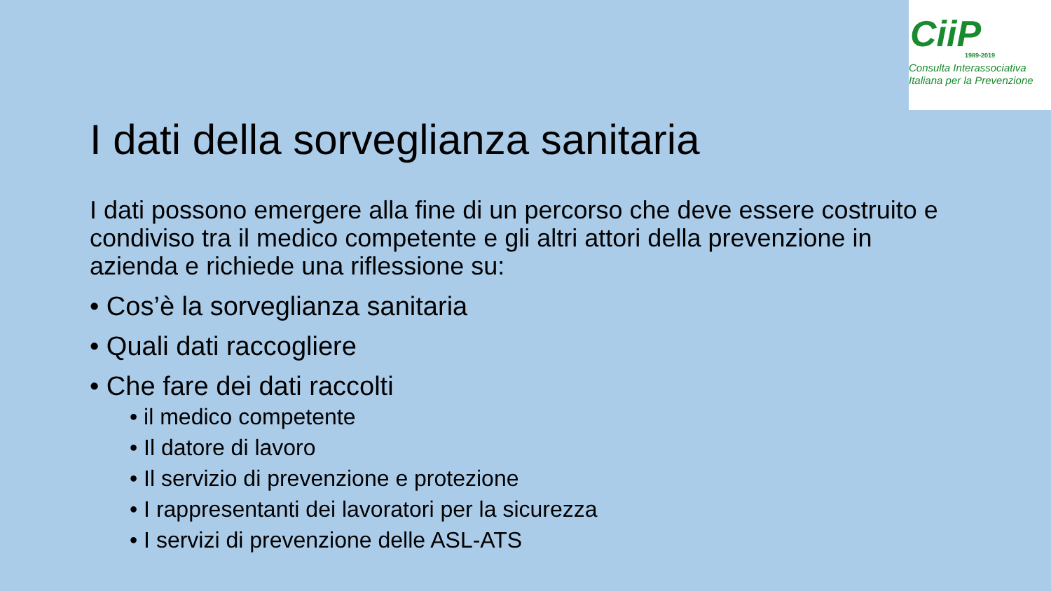CiiP
1989-2019
Consulta Interassociativa
Italiana per la Prevenzione
I dati della sorveglianza sanitaria
I dati possono emergere alla fine di un percorso che deve essere costruito e condiviso tra il medico competente e gli altri attori della prevenzione in azienda e richiede una riflessione su:
• Cos’è la sorveglianza sanitaria
• Quali dati raccogliere
• Che fare dei dati raccolti
• il medico competente
• Il datore di lavoro
• Il servizio di prevenzione e protezione
• I rappresentanti dei lavoratori per la sicurezza
• I servizi di prevenzione delle ASL-ATS